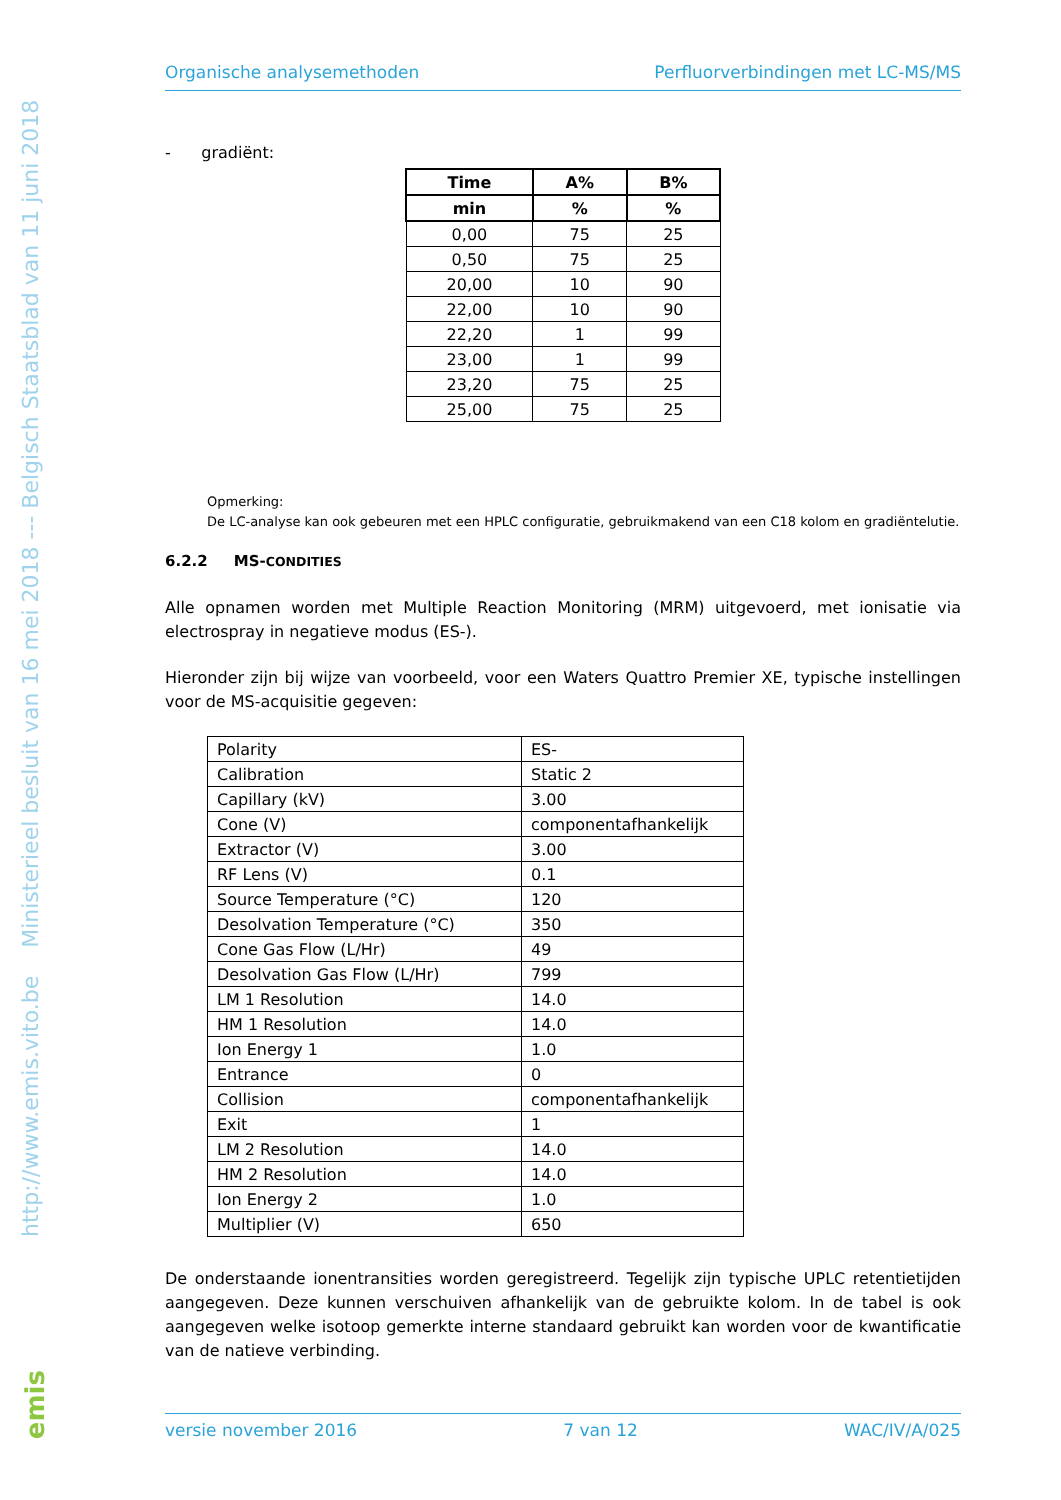http://www.emis.vito.be Ministerieel besluit van 16 mei 2018 --- Belgisch Staatsblad van 11 juni 2018
Organische analysemethoden Perfluorverbindingen met LC-MS/MS
- gradiënt:
| Time | A% | B% |
| --- | --- | --- |
| min | % | % |
| 0,00 | 75 | 25 |
| 0,50 | 75 | 25 |
| 20,00 | 10 | 90 |
| 22,00 | 10 | 90 |
| 22,20 | 1 | 99 |
| 23,00 | 1 | 99 |
| 23,20 | 75 | 25 |
| 25,00 | 75 | 25 |
Opmerking:
De LC-analyse kan ook gebeuren met een HPLC configuratie, gebruikmakend van een C18 kolom en gradiëntelutie.
6.2.2 MS-CONDITIES
Alle opnamen worden met Multiple Reaction Monitoring (MRM) uitgevoerd, met ionisatie via electrospray in negatieve modus (ES-).
Hieronder zijn bij wijze van voorbeeld, voor een Waters Quattro Premier XE, typische instellingen voor de MS-acquisitie gegeven:
| Polarity | ES- |
| Calibration | Static 2 |
| Capillary (kV) | 3.00 |
| Cone (V) | componentafhankelijk |
| Extractor (V) | 3.00 |
| RF Lens (V) | 0.1 |
| Source Temperature (°C) | 120 |
| Desolvation Temperature (°C) | 350 |
| Cone Gas Flow (L/Hr) | 49 |
| Desolvation Gas Flow (L/Hr) | 799 |
| LM 1 Resolution | 14.0 |
| HM 1 Resolution | 14.0 |
| Ion Energy 1 | 1.0 |
| Entrance | 0 |
| Collision | componentafhankelijk |
| Exit | 1 |
| LM 2 Resolution | 14.0 |
| HM 2 Resolution | 14.0 |
| Ion Energy 2 | 1.0 |
| Multiplier (V) | 650 |
De onderstaande ionentransities worden geregistreerd. Tegelijk zijn typische UPLC retentietijden aangegeven. Deze kunnen verschuiven afhankelijk van de gebruikte kolom. In de tabel is ook aangegeven welke isotoop gemerkte interne standaard gebruikt kan worden voor de kwantificatie van de natieve verbinding.
versie november 2016 7 van 12 WAC/IV/A/025
emis